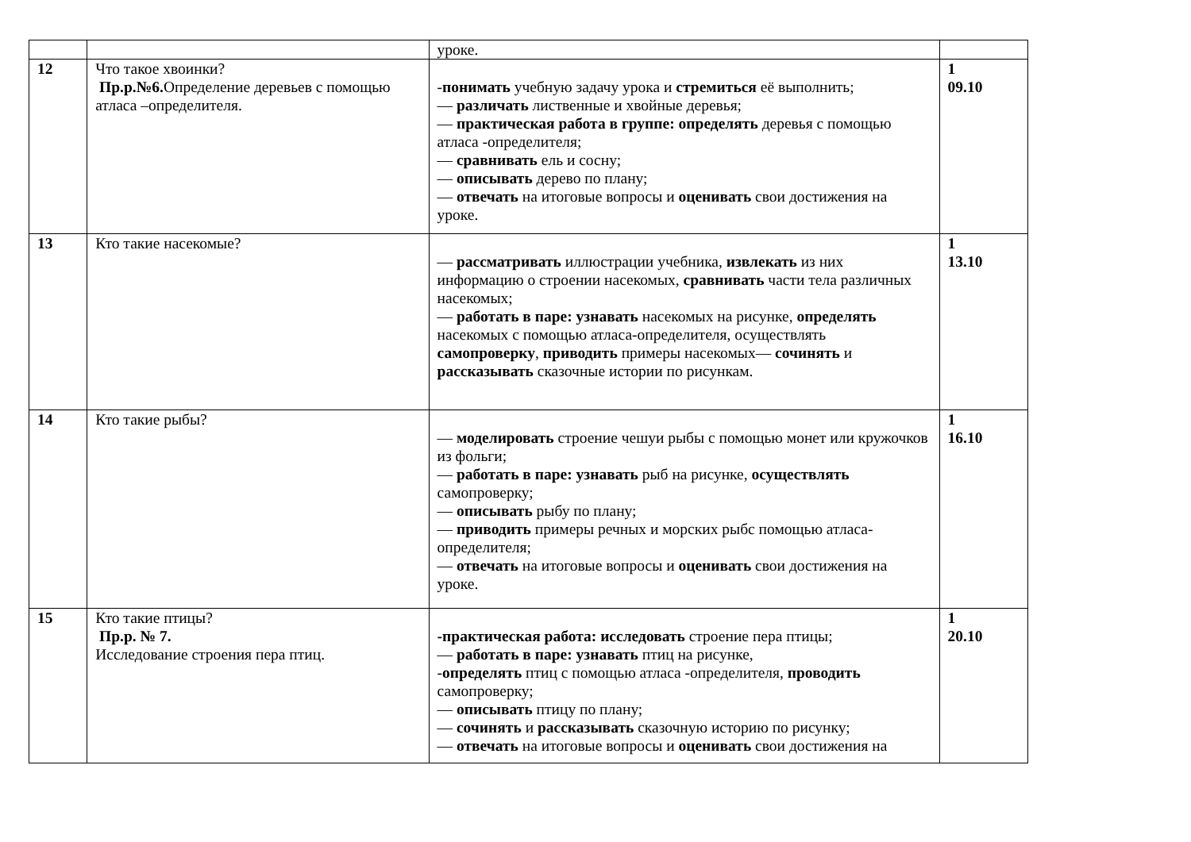| | | уроке. | |
| 12 | Что такое хвоинки? Пр.р.№6. Определение деревьев с помощью атласа –определителя. | - понимать учебную задачу урока и стремиться её выполнить; — различать лиственные и хвойные деревья; — практическая работа в группе: определять деревья с помощью атласа -определителя; — сравнивать ель и сосну; — описывать дерево по плану; — отвечать на итоговые вопросы и оценивать свои достижения на уроке. | 1 09.10 |
| 13 | Кто такие насекомые? | — рассматривать иллюстрации учебника, извлекать из них информацию о строении насекомых, сравнивать части тела различных насекомых; — работать в паре: узнавать насекомых на рисунке, определять насекомых с помощью атласа-определителя, осуществлять самопроверку , приводить примеры насекомых— сочинять и рассказывать сказочные истории по рисункам. | 1 13.10 |
| 14 | Кто такие рыбы? | — моделировать строение чешуи рыбы с помощью монет или кружочков из фольги; — работать в паре: узнавать рыб на рисунке, осуществлять самопроверку; — описывать рыбу по плану; — приводить примеры речных и морских рыбс помощью атласа-определителя; — отвечать на итоговые вопросы и оценивать свои достижения на уроке. | 1 16.10 |
| 15 | Кто такие птицы? Пр.р. № 7. Исследование строения пера птиц. | -практическая работа: исследовать строение пера птицы; — работать в паре: узнавать птиц на рисунке, - определять птиц с помощью атласа -определителя, проводить самопроверку; — описывать птицу по плану; — сочинять и рассказывать сказочную историю по рисунку; — отвечать на итоговые вопросы и оценивать свои достижения на | 1 20.10 |